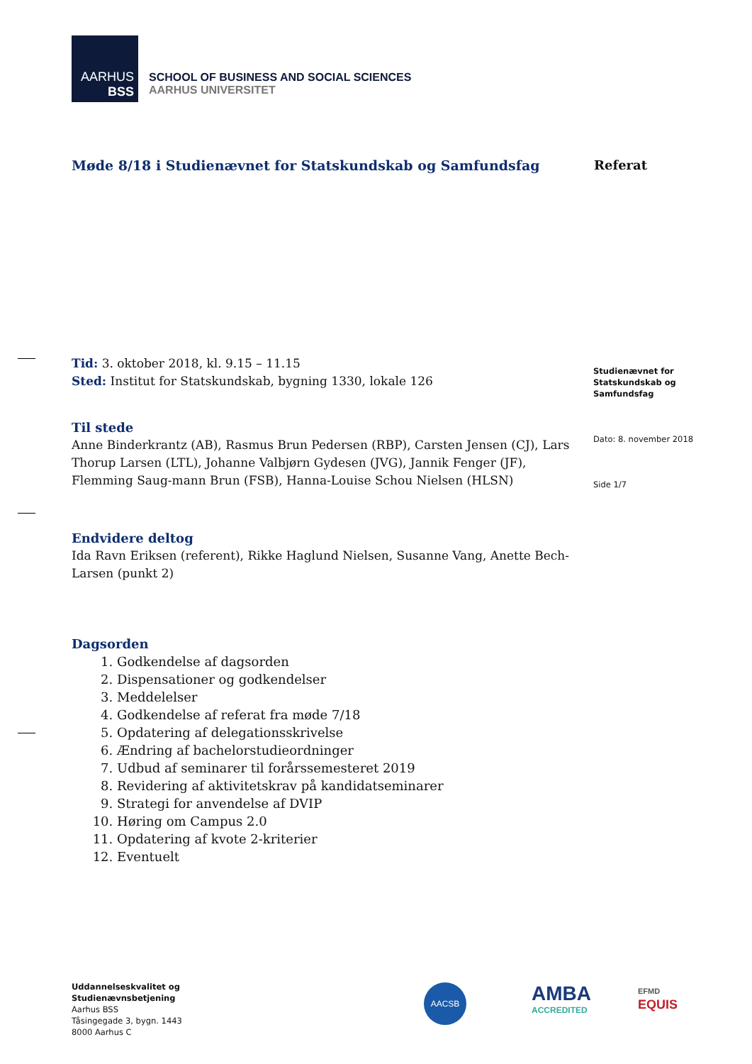AARHUS
BSS
SCHOOL OF BUSINESS AND SOCIAL SCIENCES
AARHUS UNIVERSITET
Møde 8/18 i Studienævnet for Statskundskab og Samfundsfag
Referat
Tid: 3. oktober 2018, kl. 9.15 – 11.15
Sted: Institut for Statskundskab, bygning 1330, lokale 126
Til stede
Anne Binderkrantz (AB), Rasmus Brun Pedersen (RBP), Carsten Jensen (CJ), Lars Thorup Larsen (LTL), Johanne Valbjørn Gydesen (JVG), Jannik Fenger (JF), Flemming Saug-mann Brun (FSB), Hanna-Louise Schou Nielsen (HLSN)
Endvidere deltog
Ida Ravn Eriksen (referent), Rikke Haglund Nielsen, Susanne Vang, Anette Bech-Larsen (punkt 2)
Dagsorden
1. Godkendelse af dagsorden
2. Dispensationer og godkendelser
3. Meddelelser
4. Godkendelse af referat fra møde 7/18
5. Opdatering af delegationsskrivelse
6. Ændring af bachelorstudieordninger
7. Udbud af seminarer til forårssemesteret 2019
8. Revidering af aktivitetskrav på kandidatseminarer
9. Strategi for anvendelse af DVIP
10. Høring om Campus 2.0
11. Opdatering af kvote 2-kriterier
12. Eventuelt
Studienævnet for
Statskundskab og
Samfundsfag
Dato: 8. november 2018
Side 1/7
Uddannelseskvalitet og
Studienævnsbetjening
Aarhus BSS
Tåsingegade 3, bygn. 1443
8000 Aarhus C
AACSB
AMBA
ACCREDITED
EFMD
EQUIS